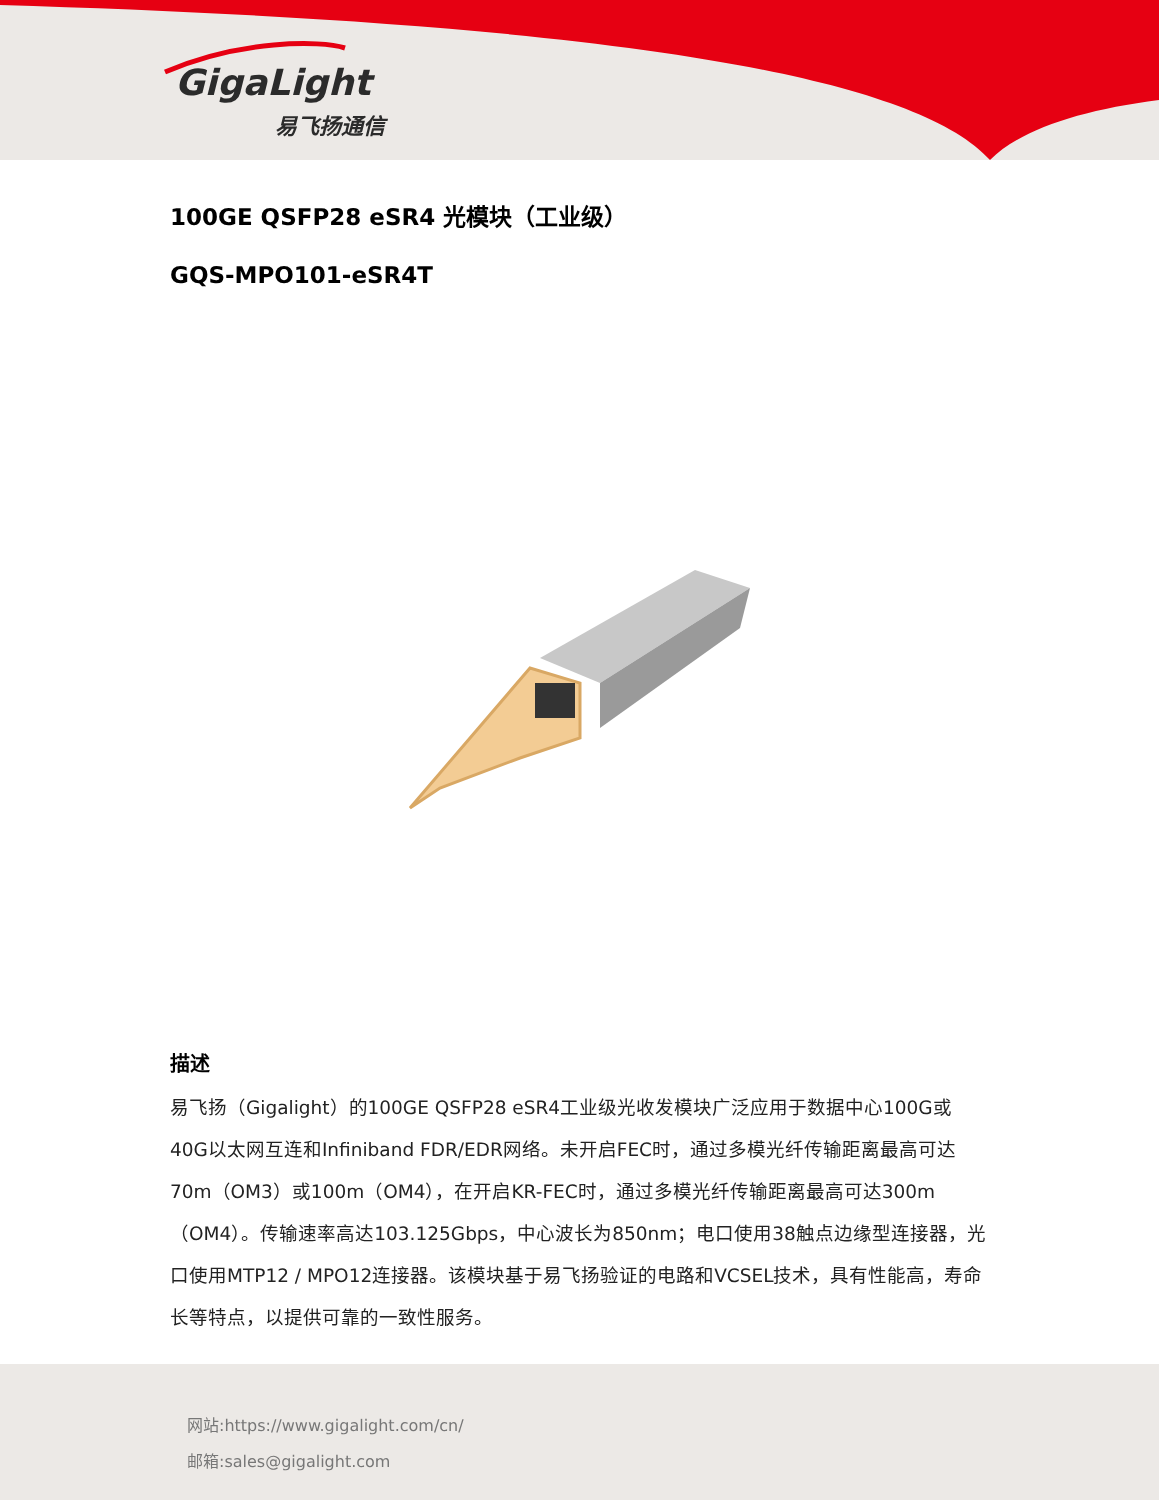GigaLight
易飞扬通信
100GE QSFP28 eSR4 光模块（工业级）
GQS-MPO101-eSR4T
描述
易飞扬（Gigalight）的100GE QSFP28 eSR4工业级光收发模块广泛应用于数据中心100G或40G以太网互连和Infiniband FDR/EDR网络。未开启FEC时，通过多模光纤传输距离最高可达70m（OM3）或100m（OM4），在开启KR-FEC时，通过多模光纤传输距离最高可达300m（OM4）。传输速率高达103.125Gbps，中心波长为850nm；电口使用38触点边缘型连接器，光口使用MTP12 / MPO12连接器。该模块基于易飞扬验证的电路和VCSEL技术，具有性能高，寿命长等特点，以提供可靠的一致性服务。
网站:https://www.gigalight.com/cn/
邮箱:sales@gigalight.com